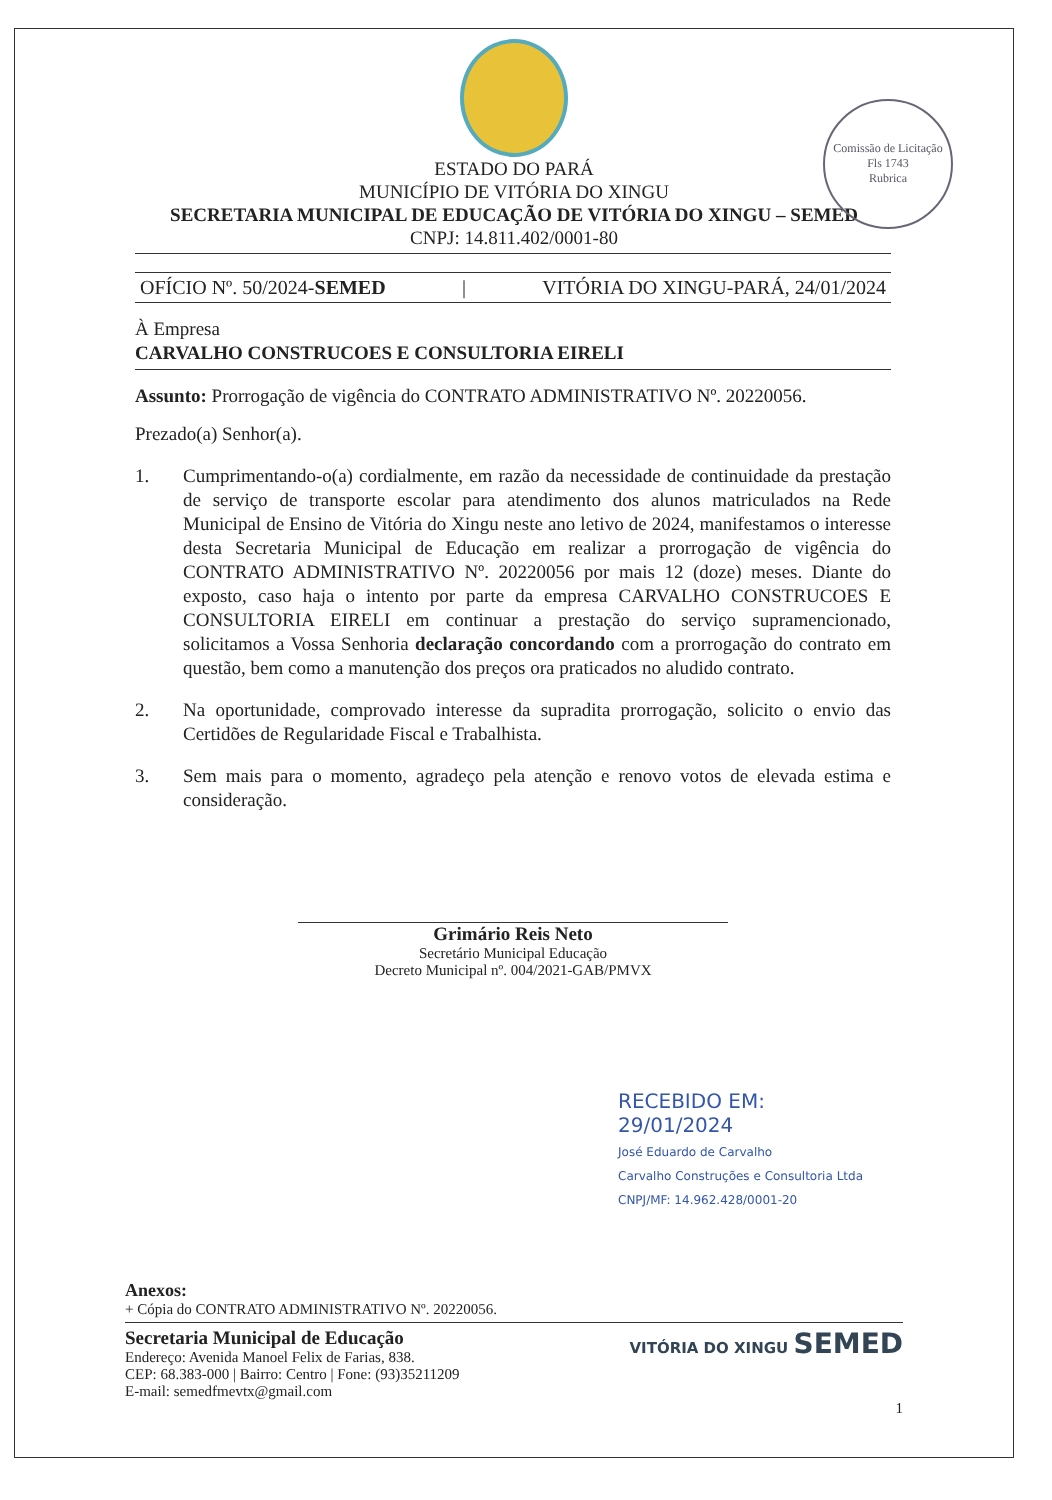Comissão de Licitação
Fls 1743
Rubrica
ESTADO DO PARÁ
MUNICÍPIO DE VITÓRIA DO XINGU
SECRETARIA MUNICIPAL DE EDUCAÇÃO DE VITÓRIA DO XINGU – SEMED
CNPJ: 14.811.402/0001-80
OFÍCIO Nº. 50/2024-SEMED | VITÓRIA DO XINGU-PARÁ, 24/01/2024
À Empresa
CARVALHO CONSTRUCOES E CONSULTORIA EIRELI
Assunto: Prorrogação de vigência do CONTRATO ADMINISTRATIVO Nº. 20220056.
Prezado(a) Senhor(a).
1. Cumprimentando-o(a) cordialmente, em razão da necessidade de continuidade da prestação de serviço de transporte escolar para atendimento dos alunos matriculados na Rede Municipal de Ensino de Vitória do Xingu neste ano letivo de 2024, manifestamos o interesse desta Secretaria Municipal de Educação em realizar a prorrogação de vigência do CONTRATO ADMINISTRATIVO Nº. 20220056 por mais 12 (doze) meses. Diante do exposto, caso haja o intento por parte da empresa CARVALHO CONSTRUCOES E CONSULTORIA EIRELI em continuar a prestação do serviço supramencionado, solicitamos a Vossa Senhoria declaração concordando com a prorrogação do contrato em questão, bem como a manutenção dos preços ora praticados no aludido contrato.
2. Na oportunidade, comprovado interesse da supradita prorrogação, solicito o envio das Certidões de Regularidade Fiscal e Trabalhista.
3. Sem mais para o momento, agradeço pela atenção e renovo votos de elevada estima e consideração.
Grimário Reis Neto
Secretário Municipal Educação
Decreto Municipal nº. 004/2021-GAB/PMVX
RECEBIDO EM:
29/01/2024
José Eduardo de Carvalho
Carvalho Construções e Consultoria Ltda
CNPJ/MF: 14.962.428/0001-20
Anexos:
+ Cópia do CONTRATO ADMINISTRATIVO Nº. 20220056.
Secretaria Municipal de Educação
Endereço: Avenida Manoel Felix de Farias, 838.
CEP: 68.383-000 | Bairro: Centro | Fone: (93)35211209
E-mail: semedfmevtx@gmail.com
VITÓRIA DO XINGU SEMED
1